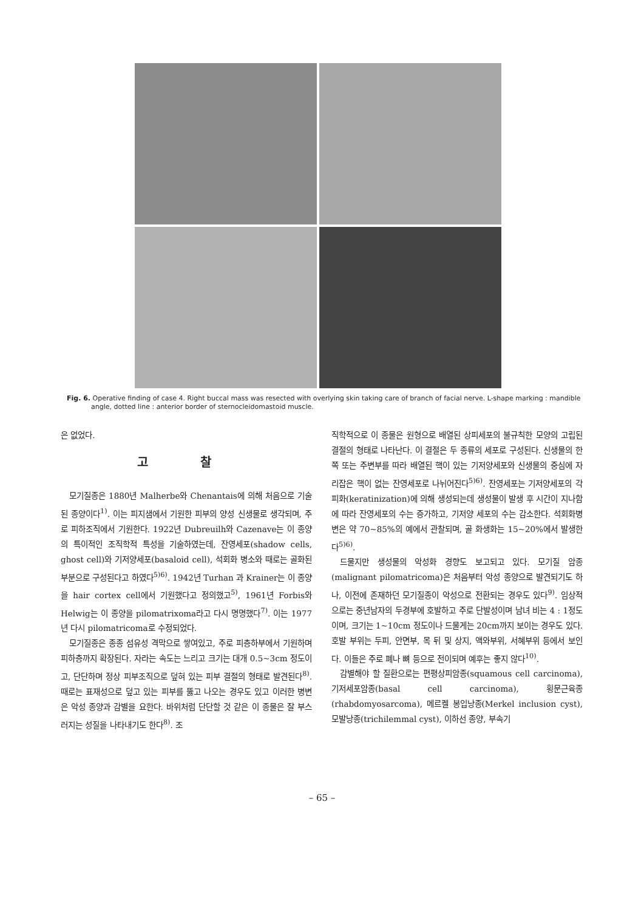Fig. 6. Operative finding of case 4. Right buccal mass was resected with overlying skin taking care of branch of facial nerve. L-shape marking : mandible angle, dotted line : anterior border of sternocleidomastoid muscle.
은 없었다.
고 찰
모기질종은 1880년 Malherbe와 Chenantais에 의해 처음으로 기술된 종양이다<sup>1)</sup>. 이는 피지샘에서 기원한 피부의 양성 신생물로 생각되며, 주로 피하조직에서 기원한다. 1922년 Dubreuilh와 Cazenave는 이 종양의 특이적인 조직학적 특성을 기술하였는데, 잔영세포(shadow cells, ghost cell)와 기저양세포(basaloid cell), 석회화 병소와 때로는 골화된 부분으로 구성된다고 하였다<sup>5)6)</sup>. 1942년 Turhan 과 Krainer는 이 종양을 hair cortex cell에서 기원했다고 정의했고<sup>5)</sup>, 1961년 Forbis와 Helwig는 이 종양을 pilomatrixoma라고 다시 명명했다<sup>7)</sup>. 이는 1977년 다시 pilomatricoma로 수정되었다.
모기질종은 종종 섬유성 격막으로 쌓여있고, 주로 피층하부에서 기원하며 피하층까지 확장된다. 자라는 속도는 느리고 크기는 대개 0.5~3cm 정도이고, 단단하며 정상 피부조직으로 덮혀 있는 피부 결절의 형태로 발견된다<sup>8)</sup>. 때로는 표재성으로 덮고 있는 피부를 뚫고 나오는 경우도 있고 이러한 병변은 악성 종양과 감별을 요한다. 바위처럼 단단할 것 같은 이 종물은 잘 부스러지는 성질을 나타내기도 한다<sup>8)</sup>. 조
직학적으로 이 종물은 원형으로 배열된 상피세포의 불규칙한 모양의 고립된 결절의 형태로 나타난다. 이 결절은 두 종류의 세포로 구성된다. 신생물의 한쪽 또는 주변부를 따라 배열된 핵이 있는 기저양세포와 신생물의 중심에 자리잡은 핵이 없는 잔영세포로 나뉘어진다<sup>5)6)</sup>. 잔영세포는 기저양세포의 각피화(keratinization)에 의해 생성되는데 생성물이 발생 후 시간이 지나함에 따라 잔영세포의 수는 증가하고, 기저양 세포의 수는 감소한다. 석회화병변은 약 70~85%의 예에서 관찰되며, 골 화생화는 15~20%에서 발생한다<sup>5)6)</sup>.
드물지만 생성물의 악성화 경향도 보고되고 있다. 모기질 암종(malignant pilomatricoma)은 처음부터 악성 종양으로 발견되기도 하나, 이전에 존재하던 모기질종이 악성으로 전환되는 경우도 있다<sup>9)</sup>. 임상적으로는 중년남자의 두경부에 호발하고 주로 단발성이며 남녀 비는 4 : 1정도이며, 크기는 1~10cm 정도이나 드물게는 20cm까지 보이는 경우도 있다. 호발 부위는 두피, 안면부, 목 뒤 및 상지, 액와부위, 서혜부위 등에서 보인다. 이들은 주로 폐나 뼈 등으로 전이되며 예후는 좋지 않다<sup>10)</sup>.
감별해야 할 질환으로는 편평상피암종(squamous cell carcinoma), 기저세포암종(basal cell carcinoma), 횡문근육종(rhabdomyosarcoma), 메르켈 봉입낭종(Merkel inclusion cyst), 모발낭종(trichilemmal cyst), 이하선 종양, 부속기
– 65 –